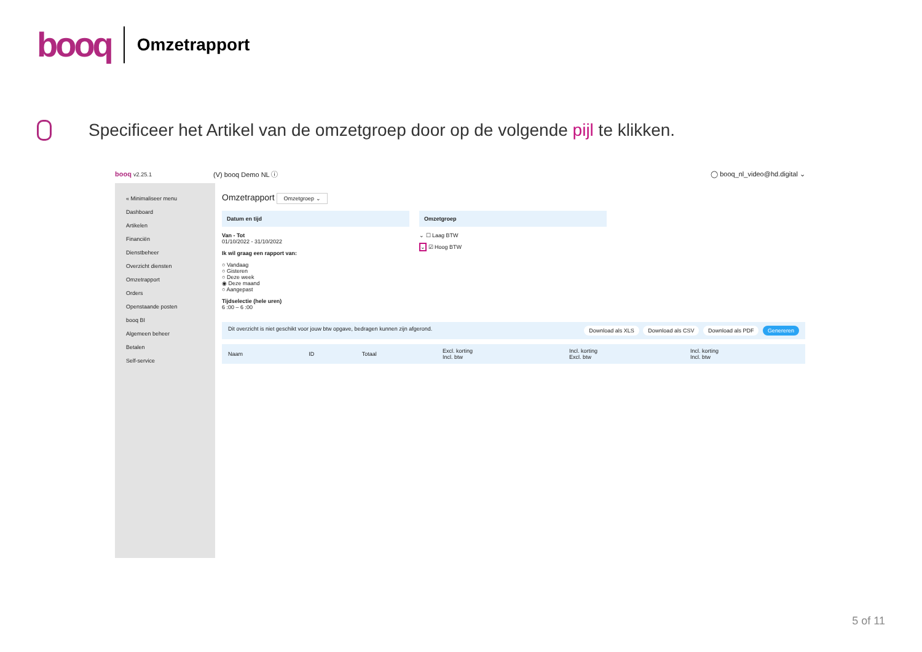booq Omzetrapport
Specificeer het Artikel van de omzetgroep door op de volgende pijl te klikken.
booq v2.25.1 (V) booq Demo NL ⓘ ◯ booq_nl_video@hd.digital ⌄
« Minimaliseer menu
Dashboard
Artikelen
Financiën
Dienstbeheer
Overzicht diensten
Omzetrapport
Orders
Openstaande posten
booq BI
Algemeen beheer
Betalen
Self-service
Omzetrapport Omzetgroep ⌄
Datum en tijd
Van - Tot
01/10/2022 - 31/10/2022
Ik wil graag een rapport van:
○ Vandaag
○ Gisteren
○ Deze week
◉ Deze maand
○ Aangepast
Tijdselectie (hele uren)
6 :00 – 6 :00
Omzetgroep
⌄ ☐ Laag BTW
⌄ ☑ Hoog BTW
Dit overzicht is niet geschikt voor jouw btw opgave, bedragen kunnen zijn afgerond. Download als XLS Download als CSV Download als PDF Genereren
| Naam | ID | Totaal | Excl. korting Incl. btw | Incl. korting Excl. btw | Incl. korting Incl. btw |
| --- | --- | --- | --- | --- | --- |
5 of 11